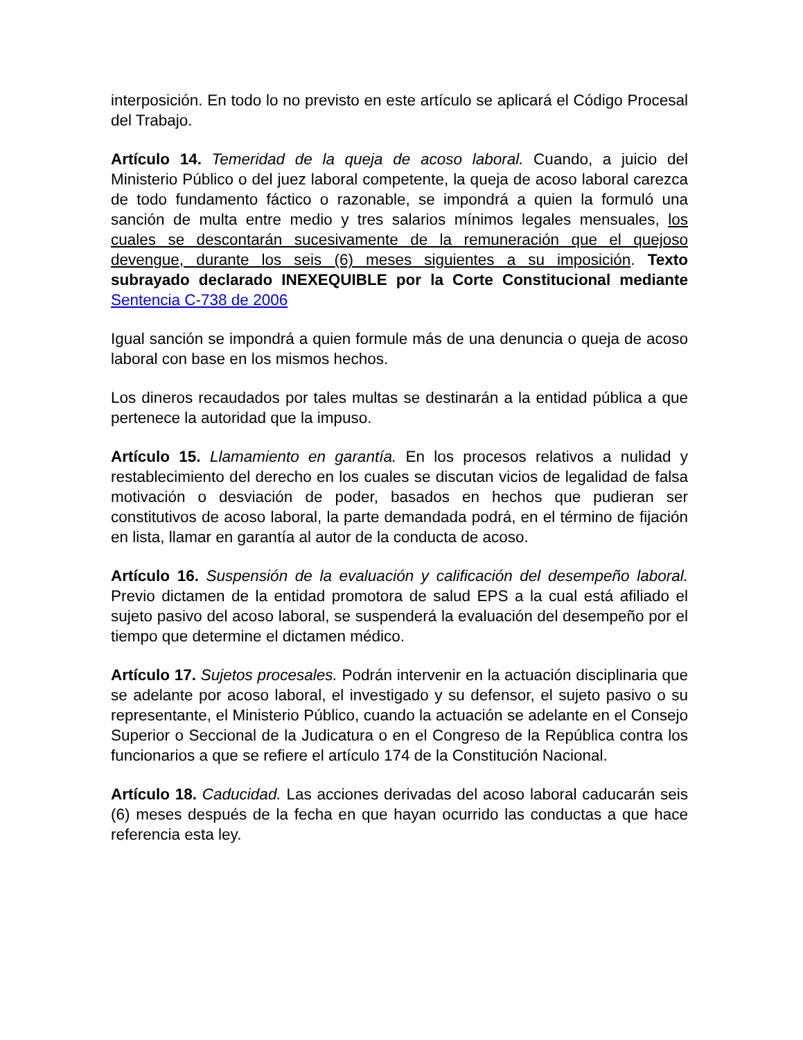interposición. En todo lo no previsto en este artículo se aplicará el Código Procesal del Trabajo.
Artículo 14. Temeridad de la queja de acoso laboral. Cuando, a juicio del Ministerio Público o del juez laboral competente, la queja de acoso laboral carezca de todo fundamento fáctico o razonable, se impondrá a quien la formuló una sanción de multa entre medio y tres salarios mínimos legales mensuales, los cuales se descontarán sucesivamente de la remuneración que el quejoso devengue, durante los seis (6) meses siguientes a su imposición. Texto subrayado declarado INEXEQUIBLE por la Corte Constitucional mediante Sentencia C-738 de 2006
Igual sanción se impondrá a quien formule más de una denuncia o queja de acoso laboral con base en los mismos hechos.
Los dineros recaudados por tales multas se destinarán a la entidad pública a que pertenece la autoridad que la impuso.
Artículo 15. Llamamiento en garantía. En los procesos relativos a nulidad y restablecimiento del derecho en los cuales se discutan vicios de legalidad de falsa motivación o desviación de poder, basados en hechos que pudieran ser constitutivos de acoso laboral, la parte demandada podrá, en el término de fijación en lista, llamar en garantía al autor de la conducta de acoso.
Artículo 16. Suspensión de la evaluación y calificación del desempeño laboral. Previo dictamen de la entidad promotora de salud EPS a la cual está afiliado el sujeto pasivo del acoso laboral, se suspenderá la evaluación del desempeño por el tiempo que determine el dictamen médico.
Artículo 17. Sujetos procesales. Podrán intervenir en la actuación disciplinaria que se adelante por acoso laboral, el investigado y su defensor, el sujeto pasivo o su representante, el Ministerio Público, cuando la actuación se adelante en el Consejo Superior o Seccional de la Judicatura o en el Congreso de la República contra los funcionarios a que se refiere el artículo 174 de la Constitución Nacional.
Artículo 18. Caducidad. Las acciones derivadas del acoso laboral caducarán seis (6) meses después de la fecha en que hayan ocurrido las conductas a que hace referencia esta ley.